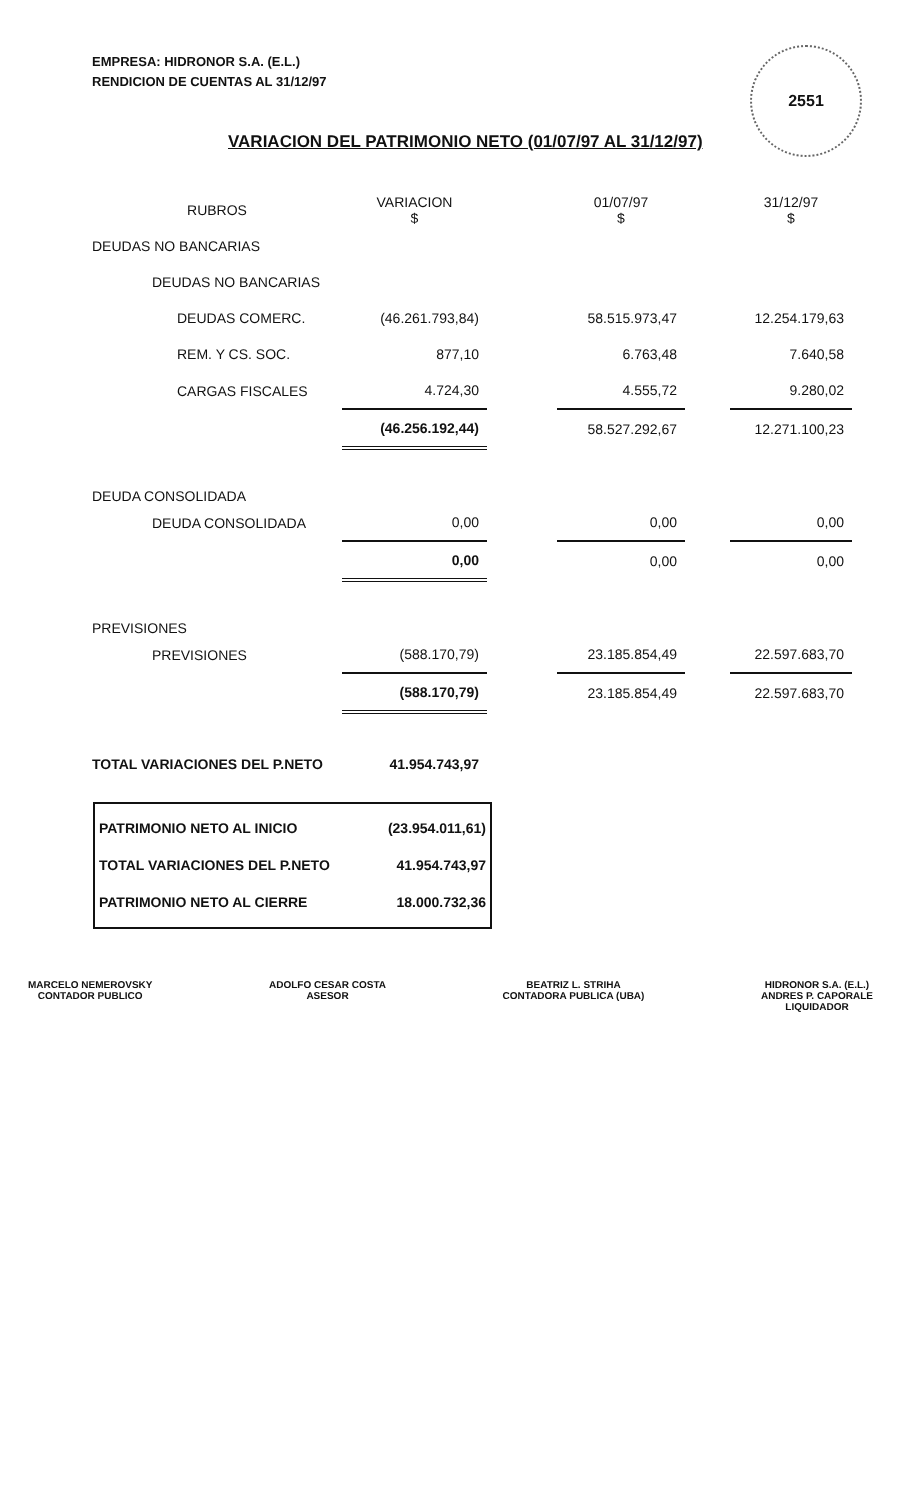EMPRESA: HIDRONOR S.A. (E.L.)
RENDICION DE CUENTAS AL 31/12/97
2551
VARIACION DEL PATRIMONIO NETO (01/07/97 AL 31/12/97)
| RUBROS | VARIACION $ | | 01/07/97 $ | | 31/12/97 $ |
| --- | --- | --- | --- | --- | --- |
| DEUDAS NO BANCARIAS | | | | | |
| DEUDAS NO BANCARIAS | | | | | |
| DEUDAS COMERC. | (46.261.793,84) | | 58.515.973,47 | | 12.254.179,63 |
| REM. Y CS. SOC. | 877,10 | | 6.763,48 | | 7.640,58 |
| CARGAS FISCALES | 4.724,30 | | 4.555,72 | | 9.280,02 |
| | (46.256.192,44) | | 58.527.292,67 | | 12.271.100,23 |
| DEUDA CONSOLIDADA | | | | | |
| DEUDA CONSOLIDADA | 0,00 | | 0,00 | | 0,00 |
| | 0,00 | | 0,00 | | 0,00 |
| PREVISIONES | | | | | |
| PREVISIONES | (588.170,79) | | 23.185.854,49 | | 22.597.683,70 |
| | (588.170,79) | | 23.185.854,49 | | 22.597.683,70 |
| TOTAL VARIACIONES DEL P.NETO | 41.954.743,97 | | | | |
PATRIMONIO NETO AL INICIO (23.954.011,61)
TOTAL VARIACIONES DEL P.NETO 41.954.743,97
PATRIMONIO NETO AL CIERRE 18.000.732,36
MARCELO NEMEROVSKY
CONTADOR PUBLICO
ADOLFO CESAR COSTA
ASESOR
BEATRIZ L. STRIHA
CONTADORA PUBLICA (UBA)
HIDRONOR S.A. (E.L.)
ANDRES P. CAPORALE
LIQUIDADOR